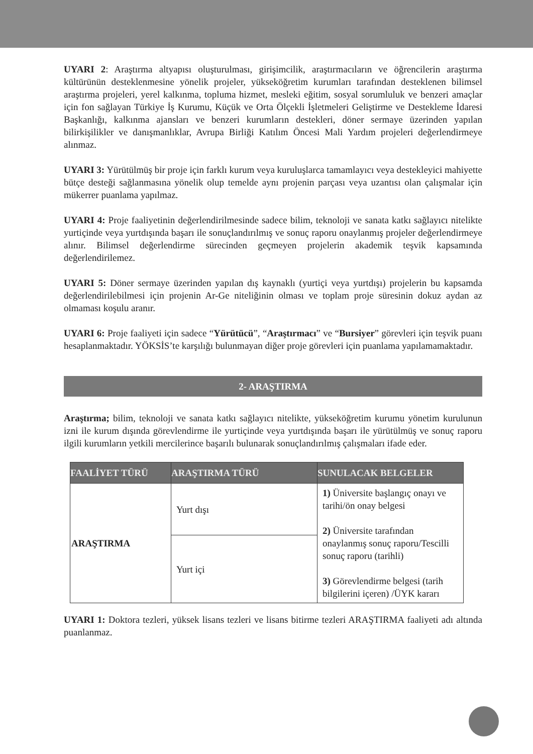UYARI 2: Araştırma altyapısı oluşturulması, girişimcilik, araştırmacıların ve öğrencilerin araştırma kültürünün desteklenmesine yönelik projeler, yükseköğretim kurumları tarafından desteklenen bilimsel araştırma projeleri, yerel kalkınma, topluma hizmet, mesleki eğitim, sosyal sorumluluk ve benzeri amaçlar için fon sağlayan Türkiye İş Kurumu, Küçük ve Orta Ölçekli İşletmeleri Geliştirme ve Destekleme İdaresi Başkanlığı, kalkınma ajansları ve benzeri kurumların destekleri, döner sermaye üzerinden yapılan bilirkişilikler ve danışmanlıklar, Avrupa Birliği Katılım Öncesi Mali Yardım projeleri değerlendirmeye alınmaz.
UYARI 3: Yürütülmüş bir proje için farklı kurum veya kuruluşlarca tamamlayıcı veya destekleyici mahiyette bütçe desteği sağlanmasına yönelik olup temelde aynı projenin parçası veya uzantısı olan çalışmalar için mükerrer puanlama yapılmaz.
UYARI 4: Proje faaliyetinin değerlendirilmesinde sadece bilim, teknoloji ve sanata katkı sağlayıcı nitelikte yurtiçinde veya yurtdışında başarı ile sonuçlandırılmış ve sonuç raporu onaylanmış projeler değerlendirmeye alınır. Bilimsel değerlendirme sürecinden geçmeyen projelerin akademik teşvik kapsamında değerlendirilemez.
UYARI 5: Döner sermaye üzerinden yapılan dış kaynaklı (yurtiçi veya yurtdışı) projelerin bu kapsamda değerlendirilebilmesi için projenin Ar-Ge niteliğinin olması ve toplam proje süresinin dokuz aydan az olmaması koşulu aranır.
UYARI 6: Proje faaliyeti için sadece “Yürütücü”, “Araştırmacı” ve “Bursiyer” görevleri için teşvik puanı hesaplanmaktadır. YÖKSİS’te karşılığı bulunmayan diğer proje görevleri için puanlama yapılamamaktadır.
2- ARAŞTIRMA
Araştırma; bilim, teknoloji ve sanata katkı sağlayıcı nitelikte, yükseköğretim kurumu yönetim kurulunun izni ile kurum dışında görevlendirme ile yurtiçinde veya yurtdışında başarı ile yürütülmüş ve sonuç raporu ilgili kurumların yetkili mercilerince başarılı bulunarak sonuçlandırılmış çalışmaları ifade eder.
| FAALİYET TÜRÜ | ARAŞTIRMA TÜRÜ | SUNULACAK BELGELER |
| --- | --- | --- |
| ARAŞTIRMA | Yurt dışı | 1) Üniversite başlangıç onayı ve tarihi/ön onay belgesi 2) Üniversite tarafından onaylanmış sonuç raporu/Tescilli sonuç raporu (tarihli) 3) Görevlendirme belgesi (tarih bilgilerini içeren) /ÜYK kararı |
| | Yurt içi | |
UYARI 1: Doktora tezleri, yüksek lisans tezleri ve lisans bitirme tezleri ARAŞTIRMA faaliyeti adı altında puanlanmaz.